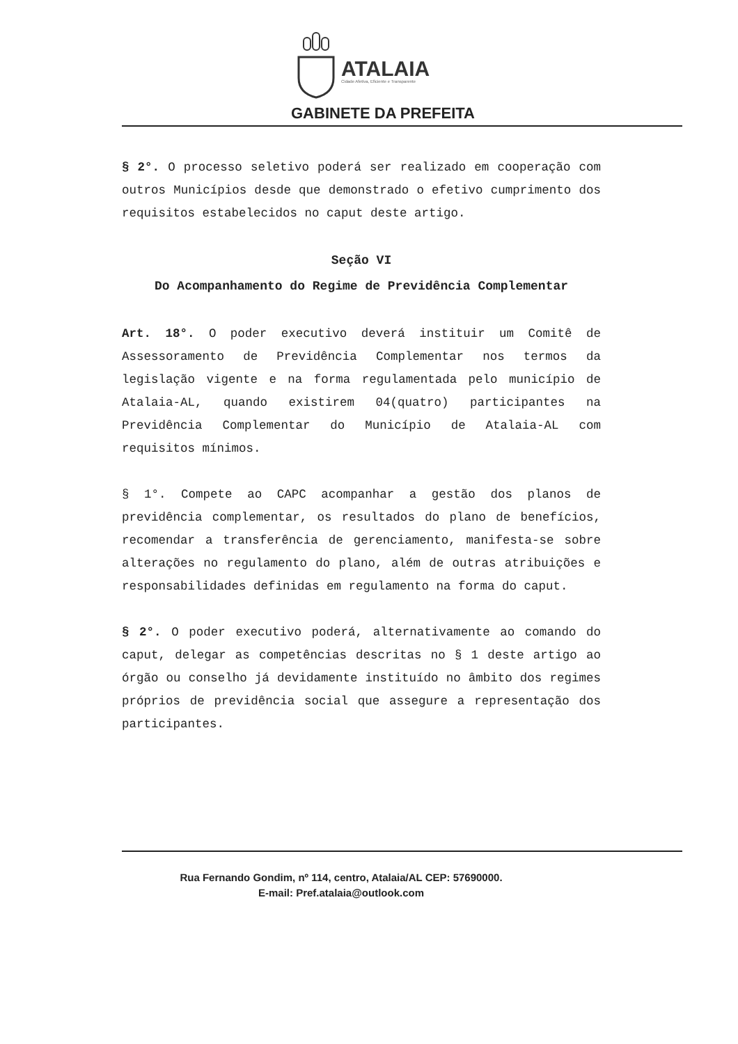ATALAIA
Cidade Afetiva, Eficiente e Transparente
GABINETE DA PREFEITA
§ 2°. O processo seletivo poderá ser realizado em cooperação com outros Municípios desde que demonstrado o efetivo cumprimento dos requisitos estabelecidos no caput deste artigo.
Seção VI
Do Acompanhamento do Regime de Previdência Complementar
Art. 18°. O poder executivo deverá instituir um Comitê de Assessoramento de Previdência Complementar nos termos da legislação vigente e na forma regulamentada pelo município de Atalaia-AL, quando existirem 04(quatro) participantes na Previdência Complementar do Município de Atalaia-AL com requisitos mínimos.
§ 1°. Compete ao CAPC acompanhar a gestão dos planos de previdência complementar, os resultados do plano de benefícios, recomendar a transferência de gerenciamento, manifesta-se sobre alterações no regulamento do plano, além de outras atribuições e responsabilidades definidas em regulamento na forma do caput.
§ 2°. O poder executivo poderá, alternativamente ao comando do caput, delegar as competências descritas no § 1 deste artigo ao órgão ou conselho já devidamente instituído no âmbito dos regimes próprios de previdência social que assegure a representação dos participantes.
Rua Fernando Gondim, nº 114, centro, Atalaia/AL CEP: 57690000.
E-mail: Pref.atalaia@outlook.com